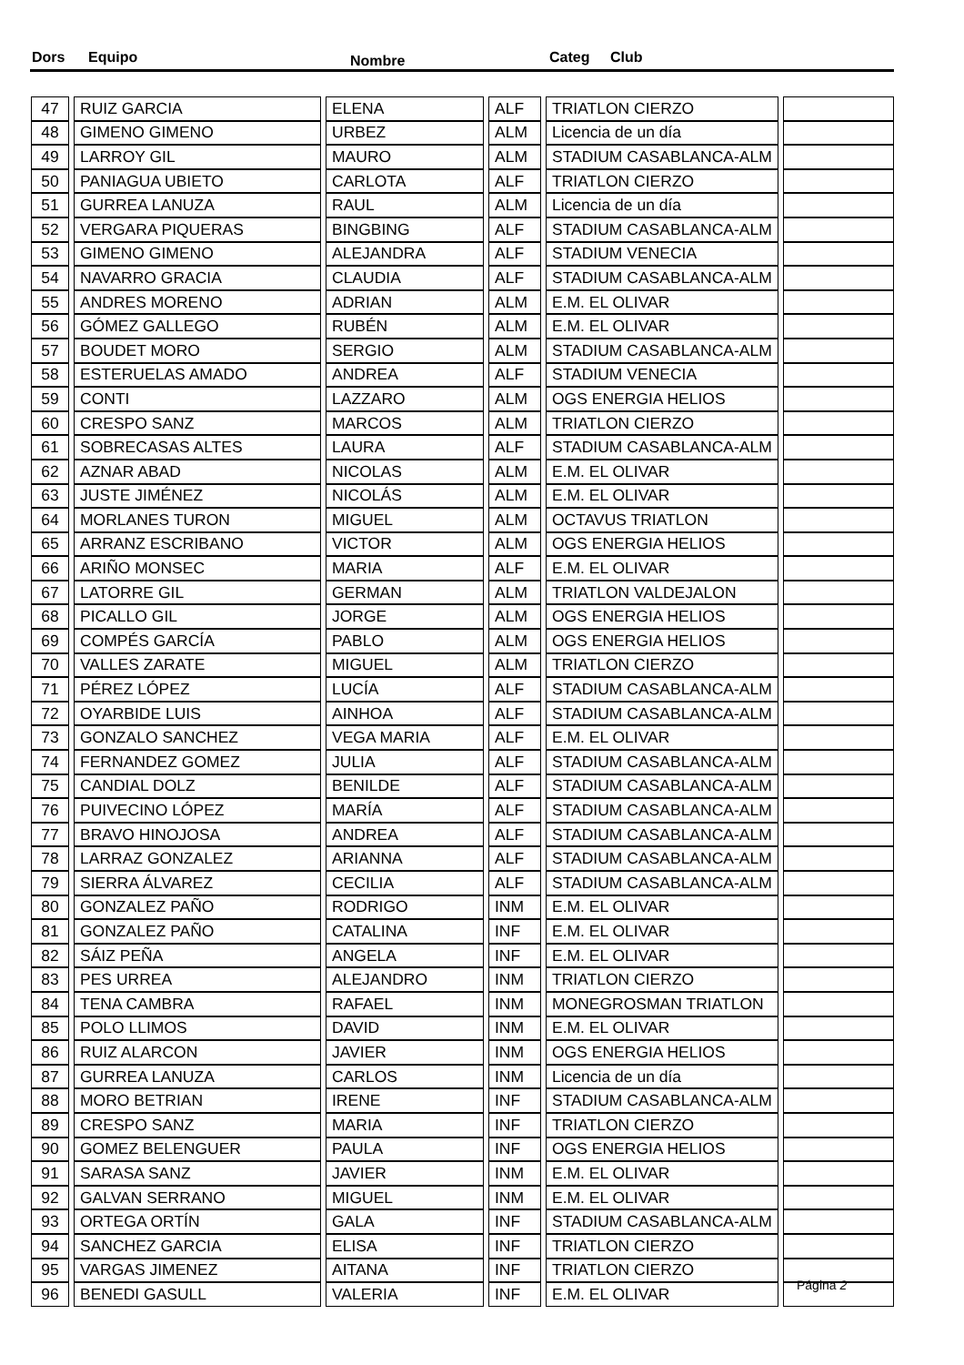Dors Equipo Nombre Categ Club
| 47 | RUIZ GARCIA | ELENA | ALF | TRIATLON CIERZO | |
| 48 | GIMENO GIMENO | URBEZ | ALM | Licencia de un día | |
| 49 | LARROY GIL | MAURO | ALM | STADIUM CASABLANCA-ALM | |
| 50 | PANIAGUA UBIETO | CARLOTA | ALF | TRIATLON CIERZO | |
| 51 | GURREA LANUZA | RAUL | ALM | Licencia de un día | |
| 52 | VERGARA PIQUERAS | BINGBING | ALF | STADIUM CASABLANCA-ALM | |
| 53 | GIMENO GIMENO | ALEJANDRA | ALF | STADIUM VENECIA | |
| 54 | NAVARRO GRACIA | CLAUDIA | ALF | STADIUM CASABLANCA-ALM | |
| 55 | ANDRES MORENO | ADRIAN | ALM | E.M. EL OLIVAR | |
| 56 | GÓMEZ GALLEGO | RUBÉN | ALM | E.M. EL OLIVAR | |
| 57 | BOUDET MORO | SERGIO | ALM | STADIUM CASABLANCA-ALM | |
| 58 | ESTERUELAS AMADO | ANDREA | ALF | STADIUM VENECIA | |
| 59 | CONTI | LAZZARO | ALM | OGS ENERGIA HELIOS | |
| 60 | CRESPO SANZ | MARCOS | ALM | TRIATLON CIERZO | |
| 61 | SOBRECASAS ALTES | LAURA | ALF | STADIUM CASABLANCA-ALM | |
| 62 | AZNAR ABAD | NICOLAS | ALM | E.M. EL OLIVAR | |
| 63 | JUSTE JIMÉNEZ | NICOLÁS | ALM | E.M. EL OLIVAR | |
| 64 | MORLANES TURON | MIGUEL | ALM | OCTAVUS TRIATLON | |
| 65 | ARRANZ ESCRIBANO | VICTOR | ALM | OGS ENERGIA HELIOS | |
| 66 | ARIÑO MONSEC | MARIA | ALF | E.M. EL OLIVAR | |
| 67 | LATORRE GIL | GERMAN | ALM | TRIATLON VALDEJALON | |
| 68 | PICALLO GIL | JORGE | ALM | OGS ENERGIA HELIOS | |
| 69 | COMPÉS GARCÍA | PABLO | ALM | OGS ENERGIA HELIOS | |
| 70 | VALLES ZARATE | MIGUEL | ALM | TRIATLON CIERZO | |
| 71 | PÉREZ LÓPEZ | LUCÍA | ALF | STADIUM CASABLANCA-ALM | |
| 72 | OYARBIDE LUIS | AINHOA | ALF | STADIUM CASABLANCA-ALM | |
| 73 | GONZALO SANCHEZ | VEGA MARIA | ALF | E.M. EL OLIVAR | |
| 74 | FERNANDEZ GOMEZ | JULIA | ALF | STADIUM CASABLANCA-ALM | |
| 75 | CANDIAL DOLZ | BENILDE | ALF | STADIUM CASABLANCA-ALM | |
| 76 | PUIVECINO LÓPEZ | MARÍA | ALF | STADIUM CASABLANCA-ALM | |
| 77 | BRAVO HINOJOSA | ANDREA | ALF | STADIUM CASABLANCA-ALM | |
| 78 | LARRAZ GONZALEZ | ARIANNA | ALF | STADIUM CASABLANCA-ALM | |
| 79 | SIERRA ÁLVAREZ | CECILIA | ALF | STADIUM CASABLANCA-ALM | |
| 80 | GONZALEZ PAÑO | RODRIGO | INM | E.M. EL OLIVAR | |
| 81 | GONZALEZ PAÑO | CATALINA | INF | E.M. EL OLIVAR | |
| 82 | SÁIZ PEÑA | ANGELA | INF | E.M. EL OLIVAR | |
| 83 | PES URREA | ALEJANDRO | INM | TRIATLON CIERZO | |
| 84 | TENA CAMBRA | RAFAEL | INM | MONEGROSMAN TRIATLON | |
| 85 | POLO LLIMOS | DAVID | INM | E.M. EL OLIVAR | |
| 86 | RUIZ ALARCON | JAVIER | INM | OGS ENERGIA HELIOS | |
| 87 | GURREA LANUZA | CARLOS | INM | Licencia de un día | |
| 88 | MORO BETRIAN | IRENE | INF | STADIUM CASABLANCA-ALM | |
| 89 | CRESPO SANZ | MARIA | INF | TRIATLON CIERZO | |
| 90 | GOMEZ BELENGUER | PAULA | INF | OGS ENERGIA HELIOS | |
| 91 | SARASA SANZ | JAVIER | INM | E.M. EL OLIVAR | |
| 92 | GALVAN SERRANO | MIGUEL | INM | E.M. EL OLIVAR | |
| 93 | ORTEGA ORTÍN | GALA | INF | STADIUM CASABLANCA-ALM | |
| 94 | SANCHEZ GARCIA | ELISA | INF | TRIATLON CIERZO | |
| 95 | VARGAS JIMENEZ | AITANA | INF | TRIATLON CIERZO | |
| 96 | BENEDI GASULL | VALERIA | INF | E.M. EL OLIVAR | |
Página 2